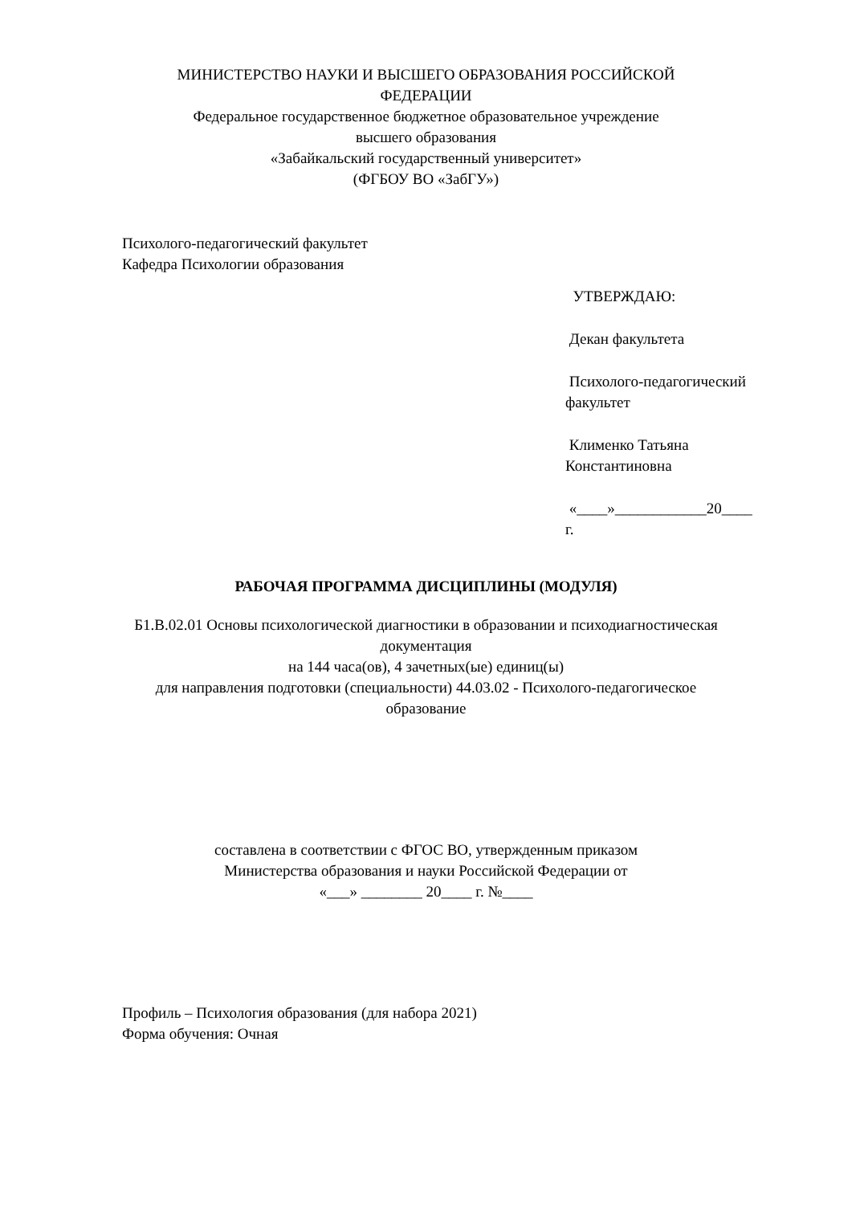МИНИСТЕРСТВО НАУКИ И ВЫСШЕГО ОБРАЗОВАНИЯ РОССИЙСКОЙ
ФЕДЕРАЦИИ
Федеральное государственное бюджетное образовательное учреждение
высшего образования
«Забайкальский государственный университет»
(ФГБОУ ВО «ЗабГУ»)
Психолого-педагогический факультет
Кафедра Психологии образования
УТВЕРЖДАЮ:
Декан факультета
Психолого-педагогический
факультет
Клименко Татьяна
Константиновна
«____»____________20____
г.
РАБОЧАЯ ПРОГРАММА ДИСЦИПЛИНЫ (МОДУЛЯ)
Б1.В.02.01 Основы психологической диагностики в образовании и психодиагностическая документация
на 144 часа(ов), 4 зачетных(ые) единиц(ы)
для направления подготовки (специальности) 44.03.02 - Психолого-педагогическое образование
составлена в соответствии с ФГОС ВО, утвержденным приказом
Министерства образования и науки Российской Федерации от
«___» ________ 20____ г. №____
Профиль – Психология образования (для набора 2021)
Форма обучения: Очная